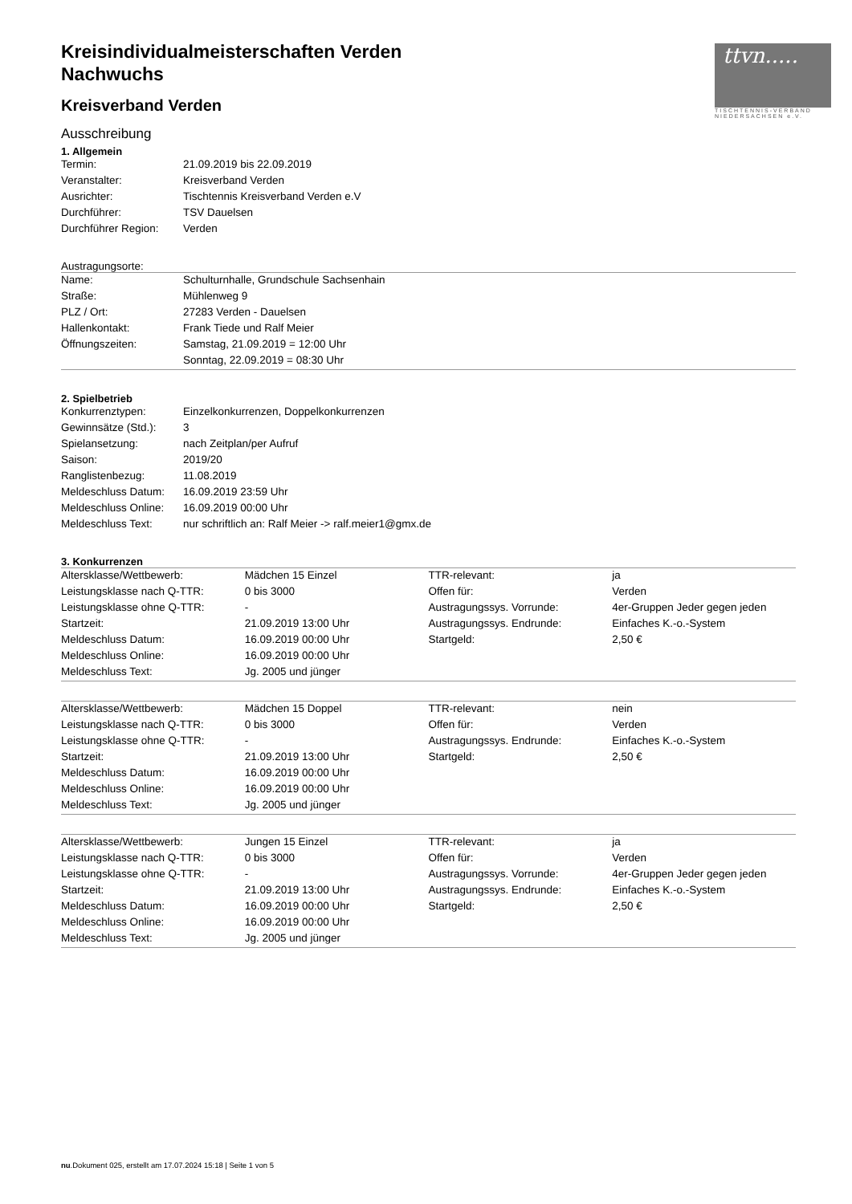ttvn.....
TISCHTENNIS-VERBAND NIEDERSACHSEN e.V.
Kreisindividualmeisterschaften Verden
Nachwuchs
Kreisverband Verden
Ausschreibung
1. Allgemein
| Termin: | 21.09.2019 bis 22.09.2019 |
| Veranstalter: | Kreisverband Verden |
| Ausrichter: | Tischtennis Kreisverband Verden e.V |
| Durchführer: | TSV Dauelsen |
| Durchführer Region: | Verden |
Austragungsorte:
| Name: | Schulturnhalle, Grundschule Sachsenhain |
| Straße: | Mühlenweg 9 |
| PLZ / Ort: | 27283 Verden - Dauelsen |
| Hallenkontakt: | Frank Tiede und Ralf Meier |
| Öffnungszeiten: | Samstag, 21.09.2019 = 12:00 Uhr |
| | Sonntag, 22.09.2019 = 08:30 Uhr |
2. Spielbetrieb
| Konkurrenztypen: | Einzelkonkurrenzen, Doppelkonkurrenzen |
| Gewinnsätze (Std.): | 3 |
| Spielansetzung: | nach Zeitplan/per Aufruf |
| Saison: | 2019/20 |
| Ranglistenbezug: | 11.08.2019 |
| Meldeschluss Datum: | 16.09.2019 23:59 Uhr |
| Meldeschluss Online: | 16.09.2019 00:00 Uhr |
| Meldeschluss Text: | nur schriftlich an: Ralf Meier -> ralf.meier1@gmx.de |
3. Konkurrenzen
| Altersklasse/Wettbewerb: | Mädchen 15 Einzel | TTR-relevant: | ja |
| Leistungsklasse nach Q-TTR: | 0 bis 3000 | Offen für: | Verden |
| Leistungsklasse ohne Q-TTR: | - | Austragungssys. Vorrunde: | 4er-Gruppen Jeder gegen jeden |
| Startzeit: | 21.09.2019 13:00 Uhr | Austragungssys. Endrunde: | Einfaches K.-o.-System |
| Meldeschluss Datum: | 16.09.2019 00:00 Uhr | Startgeld: | 2,50 € |
| Meldeschluss Online: | 16.09.2019 00:00 Uhr | | |
| Meldeschluss Text: | Jg. 2005 und jünger | | |
| Altersklasse/Wettbewerb: | Mädchen 15 Doppel | TTR-relevant: | nein |
| Leistungsklasse nach Q-TTR: | 0 bis 3000 | Offen für: | Verden |
| Leistungsklasse ohne Q-TTR: | - | Austragungssys. Endrunde: | Einfaches K.-o.-System |
| Startzeit: | 21.09.2019 13:00 Uhr | Startgeld: | 2,50 € |
| Meldeschluss Datum: | 16.09.2019 00:00 Uhr | | |
| Meldeschluss Online: | 16.09.2019 00:00 Uhr | | |
| Meldeschluss Text: | Jg. 2005 und jünger | | |
| Altersklasse/Wettbewerb: | Jungen 15 Einzel | TTR-relevant: | ja |
| Leistungsklasse nach Q-TTR: | 0 bis 3000 | Offen für: | Verden |
| Leistungsklasse ohne Q-TTR: | - | Austragungssys. Vorrunde: | 4er-Gruppen Jeder gegen jeden |
| Startzeit: | 21.09.2019 13:00 Uhr | Austragungssys. Endrunde: | Einfaches K.-o.-System |
| Meldeschluss Datum: | 16.09.2019 00:00 Uhr | Startgeld: | 2,50 € |
| Meldeschluss Online: | 16.09.2019 00:00 Uhr | | |
| Meldeschluss Text: | Jg. 2005 und jünger | | |
nu.Dokument 025, erstellt am 17.07.2024 15:18 | Seite 1 von 5